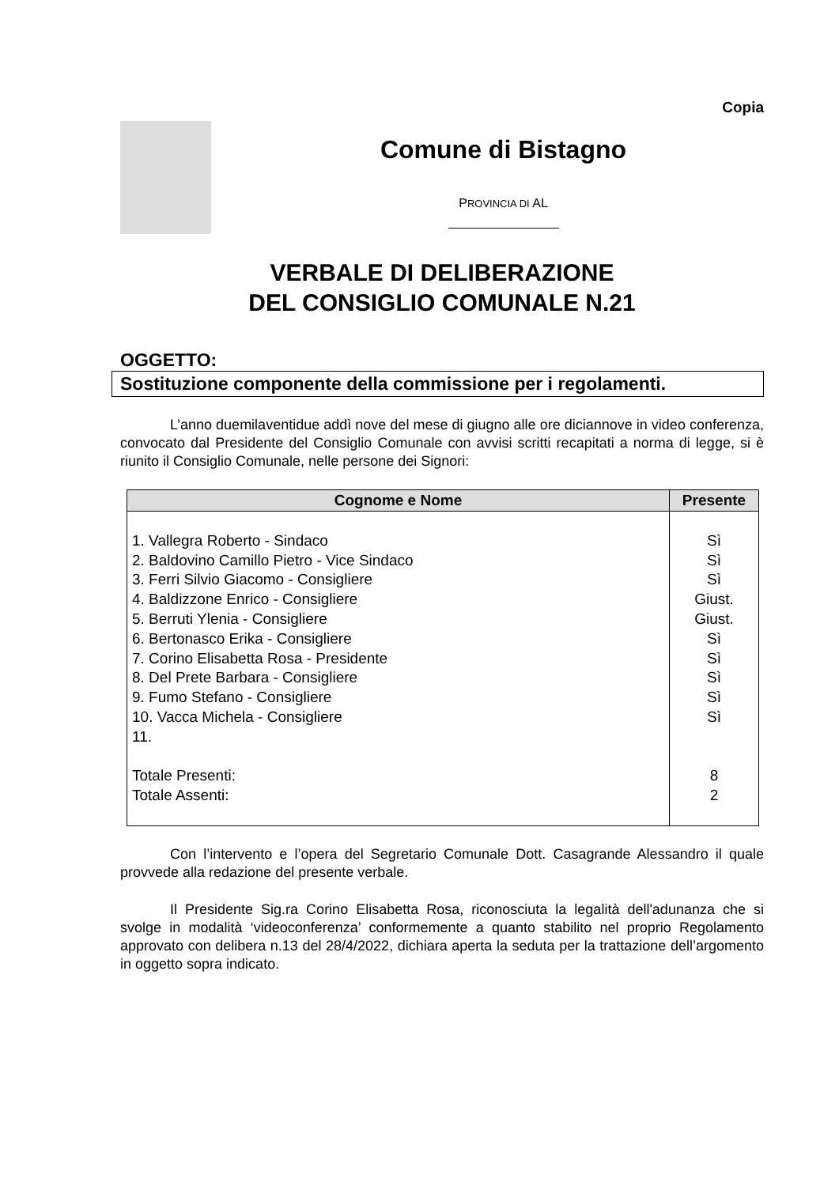Copia
Comune di Bistagno
PROVINCIA DI AL
VERBALE DI DELIBERAZIONE
DEL CONSIGLIO COMUNALE N.21
OGGETTO:
Sostituzione componente della commissione per i regolamenti.
L’anno duemilaventidue addì nove del mese di giugno alle ore diciannove in video conferenza, convocato dal Presidente del Consiglio Comunale con avvisi scritti recapitati a norma di legge, si è riunito il Consiglio Comunale, nelle persone dei Signori:
| Cognome e Nome | Presente |
| --- | --- |
| 1. Vallegra Roberto - Sindaco 2. Baldovino Camillo Pietro - Vice Sindaco 3. Ferri Silvio Giacomo - Consigliere 4. Baldizzone Enrico - Consigliere 5. Berruti Ylenia - Consigliere 6. Bertonasco Erika - Consigliere 7. Corino Elisabetta Rosa - Presidente 8. Del Prete Barbara - Consigliere 9. Fumo Stefano - Consigliere 10. Vacca Michela - Consigliere 11. Totale Presenti: Totale Assenti: | Sì Sì Sì Giust. Giust. Sì Sì Sì Sì Sì 8 2 |
Con l’intervento e l’opera del Segretario Comunale Dott. Casagrande Alessandro il quale provvede alla redazione del presente verbale.
Il Presidente Sig.ra Corino Elisabetta Rosa, riconosciuta la legalità dell'adunanza che si svolge in modalità ‘videoconferenza’ conformemente a quanto stabilito nel proprio Regolamento approvato con delibera n.13 del 28/4/2022, dichiara aperta la seduta per la trattazione dell’argomento in oggetto sopra indicato.